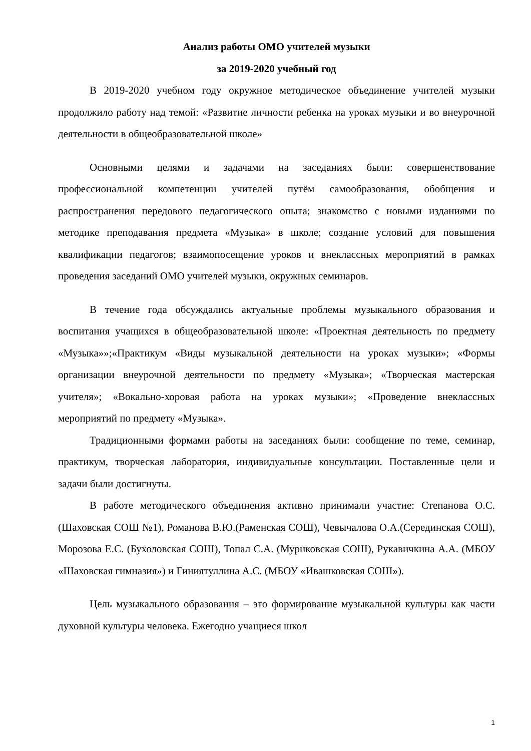Анализ работы ОМО учителей музыки
за 2019-2020 учебный год
В 2019-2020 учебном году окружное методическое объединение учителей музыки продолжило работу над темой: «Развитие личности ребенка на уроках музыки и во внеурочной деятельности в общеобразовательной школе»
Основными целями и задачами на заседаниях были: совершенствование профессиональной компетенции учителей путём самообразования, обобщения и распространения передового педагогического опыта; знакомство с новыми изданиями по методике преподавания предмета «Музыка» в школе; создание условий для повышения квалификации педагогов; взаимопосещение уроков и внеклассных мероприятий в рамках проведения заседаний ОМО учителей музыки, окружных семинаров.
В течение года обсуждались актуальные проблемы музыкального образования и воспитания учащихся в общеобразовательной школе: «Проектная деятельность по предмету «Музыка»»;«Практикум «Виды музыкальной деятельности на уроках музыки»; «Формы организации внеурочной деятельности по предмету «Музыка»; «Творческая мастерская учителя»; «Вокально-хоровая работа на уроках музыки»; «Проведение внеклассных мероприятий по предмету «Музыка».
Традиционными формами работы на заседаниях были: сообщение по теме, семинар, практикум, творческая лаборатория, индивидуальные консультации. Поставленные цели и задачи были достигнуты.
В работе методического объединения активно принимали участие: Степанова О.С. (Шаховская СОШ №1), Романова В.Ю.(Раменская СОШ), Чевычалова О.А.(Серединская СОШ), Морозова Е.С. (Бухоловская СОШ), Топал С.А. (Муриковская СОШ), Рукавичкина А.А. (МБОУ «Шаховская гимназия») и Гиниятуллина А.С. (МБОУ «Ивашковская СОШ»).
Цель музыкального образования – это формирование музыкальной культуры как части духовной культуры человека. Ежегодно учащиеся школ
1